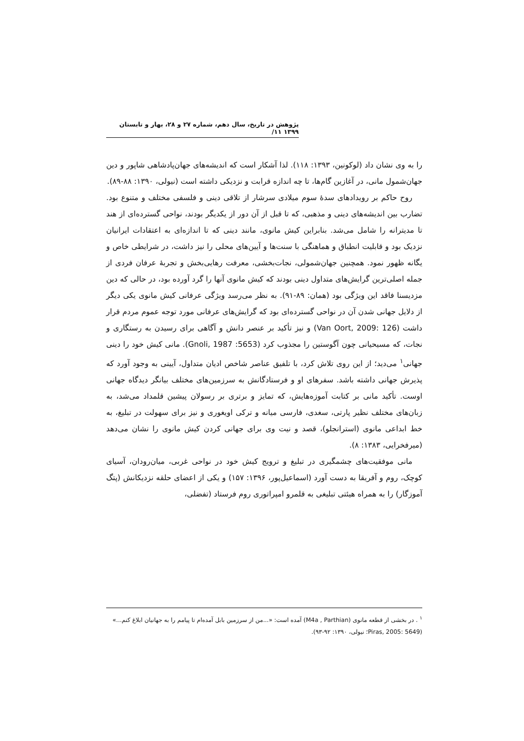پژوهش در تاریخ، سال دهم، شماره ۲۷ و ۲۸، بهار و تابستان ۱۳۹۹ ۱۱/
را به وی نشان داد (لوکونین، ۱۳۹۳: ۱۱۸). لذا آشکار است که اندیشه‌های جهان‌پادشاهی شاپور و دین جهان‌شمول مانی، در آغازین گام‌ها، تا چه اندازه قرابت و نزدیکی داشته است (نیولی، ۱۳۹۰: ۸۸-۸۹).
روح حاکم بر رویدادهای سدهٔ سوم میلادی سرشار از تلاقی دینی و فلسفی مختلف و متنوع بود. تضارب بین اندیشه‌های دینی و مذهبی، که تا قبل از آن دور از یکدیگر بودند، نواحی گسترده‌ای از هند تا مدیترانه را شامل می‌شد. بنابراین کیش مانوی، مانند دینی که تا اندازه‌ای به اعتقادات ایرانیان نزدیک بود و قابلیت انطباق و هماهنگی با سنت‌ها و آیین‌های محلی را نیز داشت، در شرایطی خاص و یگانه ظهور نمود. همچنین جهان‌شمولی، نجات‌بخشی، معرفت رهایی‌بخش و تجربهٔ عرفان فردی از جمله اصلی‌ترین گرایش‌های متداول دینی بودند که کیش مانوی آنها را گرد آورده بود، در حالی که دین مزدیسنا فاقد این ویژگی بود (همان: ۸۹-۹۱). به نظر می‌رسد ویژگی عرفانی کیش مانوی یکی دیگر از دلایل جهانی شدن آن در نواحی گسترده‌ای بود که گرایش‌های عرفانی مورد توجه عموم مردم قرار داشت (Van Oort, 2009: 126) و نیز تأکید بر عنصر دانش و آگاهی برای رسیدن به رستگاری و نجات، که مسیحیانی چون آگوستین را مجذوب کرد (Gnoli, 1987 :5653). مانی کیش خود را دینی جهانی<sup>۱</sup> می‌دید؛ از این روی تلاش کرد، با تلفیق عناصر شاخص ادیان متداول، آیینی به وجود آورد که پذیرش جهانی داشته باشد. سفرهای او و فرستادگانش به سرزمین‌های مختلف بیانگر دیدگاه جهانی اوست. تأکید مانی بر کتابت آموزه‌هایش، که تمایز و برتری بر رسولان پیشین قلمداد می‌شد، به زبان‌های مختلف نظیر پارتی، سغدی، فارسی میانه و ترکی اویغوری و نیز برای سهولت در تبلیغ، به خط ابداعی مانوی (استرانجلو)، قصد و نیت وی برای جهانی کردن کیش مانوی را نشان می‌دهد (میرفخرایی، ۱۳۸۳: ۸).
مانی موفقیت‌های چشمگیری در تبلیغ و ترویج کیش خود در نواحی غربی، میان‌رودان، آسیای کوچک، روم و آفریقا به دست آورد (اسماعیل‌پور، ۱۳۹۶: ۱۵۷) و یکی از اعضای حلقه نزدیکانش (پتگ آموزگار) را به همراه هیئتی تبلیغی به قلمرو امپراتوری روم فرستاد (تفضلی،
<sup>۱</sup> . در بخشی از قطعه مانوی (M4a , Parthian) آمده است: «...من از سرزمین بابل آمده‌ام تا پیامم را به جهانیان ابلاغ کنم...» (Piras, 2005: 5649؛ نیولی، ۱۳۹۰: ۹۲-۹۳).